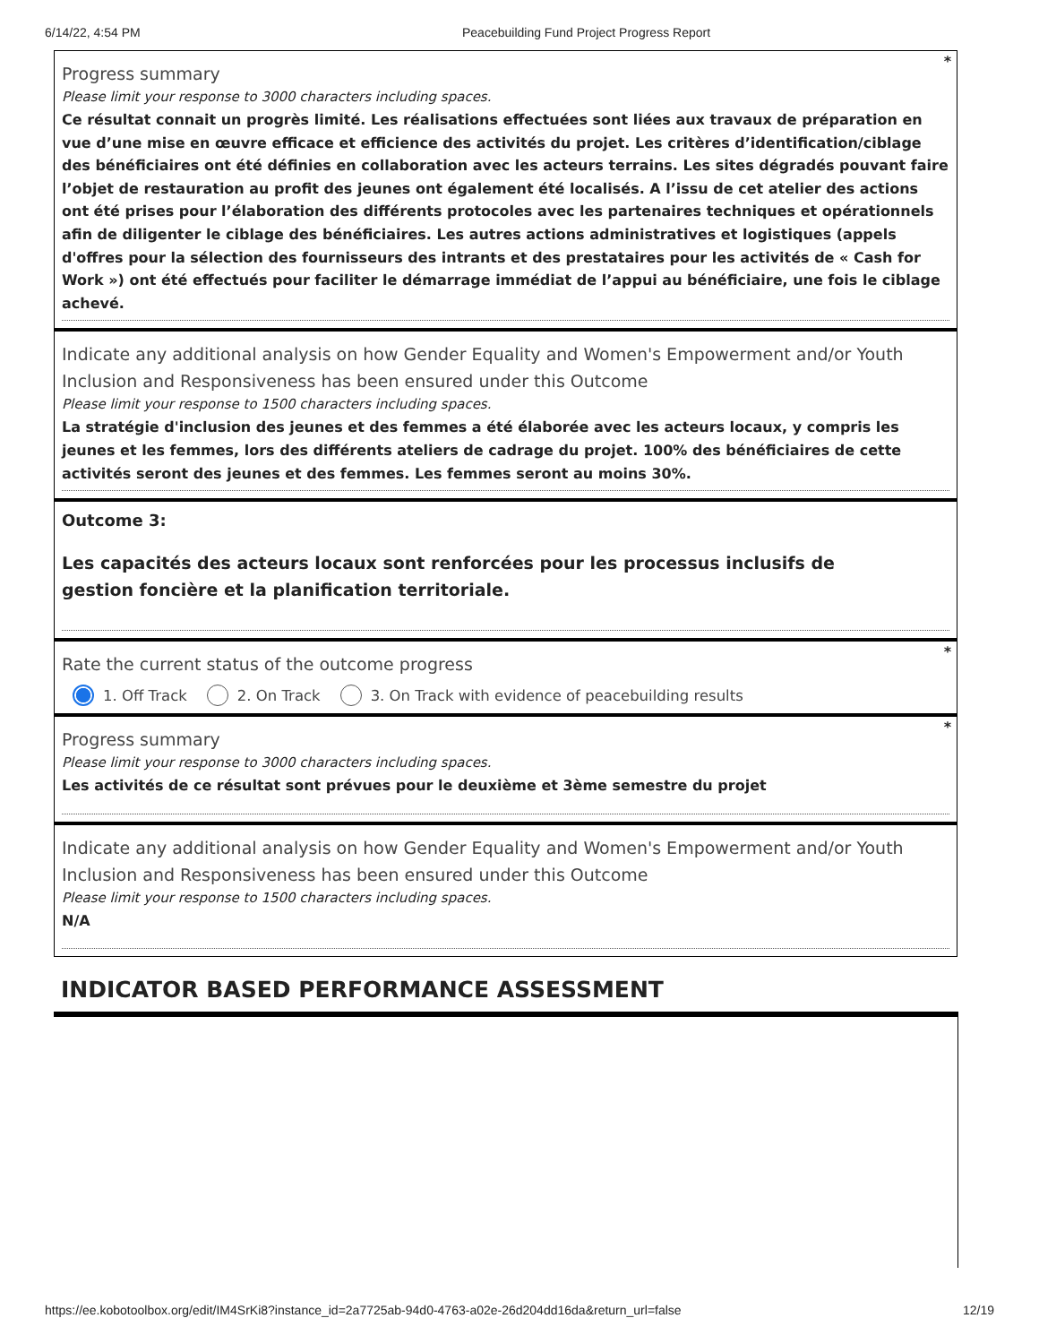6/14/22, 4:54 PM Peacebuilding Fund Project Progress Report
*
Progress summary
Please limit your response to 3000 characters including spaces.
Ce résultat connait un progrès limité. Les réalisations effectuées sont liées aux travaux de préparation en vue d’une mise en œuvre efficace et efficience des activités du projet. Les critères d’identification/ciblage des bénéficiaires ont été définies en collaboration avec les acteurs terrains. Les sites dégradés pouvant faire l’objet de restauration au profit des jeunes ont également été localisés. A l’issu de cet atelier des actions ont été prises pour l’élaboration des différents protocoles avec les partenaires techniques et opérationnels afin de diligenter le ciblage des bénéficiaires. Les autres actions administratives et logistiques (appels d'offres pour la sélection des fournisseurs des intrants et des prestataires pour les activités de « Cash for Work ») ont été effectués pour faciliter le démarrage immédiat de l’appui au bénéficiaire, une fois le ciblage achevé.
Indicate any additional analysis on how Gender Equality and Women's Empowerment and/or Youth Inclusion and Responsiveness has been ensured under this Outcome
Please limit your response to 1500 characters including spaces.
La stratégie d'inclusion des jeunes et des femmes a été élaborée avec les acteurs locaux, y compris les jeunes et les femmes, lors des différents ateliers de cadrage du projet. 100% des bénéficiaires de cette activités seront des jeunes et des femmes. Les femmes seront au moins 30%.
Outcome 3:
Les capacités des acteurs locaux sont renforcées pour les processus inclusifs de gestion foncière et la planification territoriale.
*
Rate the current status of the outcome progress
1. Off Track 2. On Track 3. On Track with evidence of peacebuilding results
*
Progress summary
Please limit your response to 3000 characters including spaces.
Les activités de ce résultat sont prévues pour le deuxième et 3ème semestre du projet
Indicate any additional analysis on how Gender Equality and Women's Empowerment and/or Youth Inclusion and Responsiveness has been ensured under this Outcome
Please limit your response to 1500 characters including spaces.
N/A
INDICATOR BASED PERFORMANCE ASSESSMENT
https://ee.kobotoolbox.org/edit/IM4SrKi8?instance_id=2a7725ab-94d0-4763-a02e-26d204dd16da&return_url=false 12/19